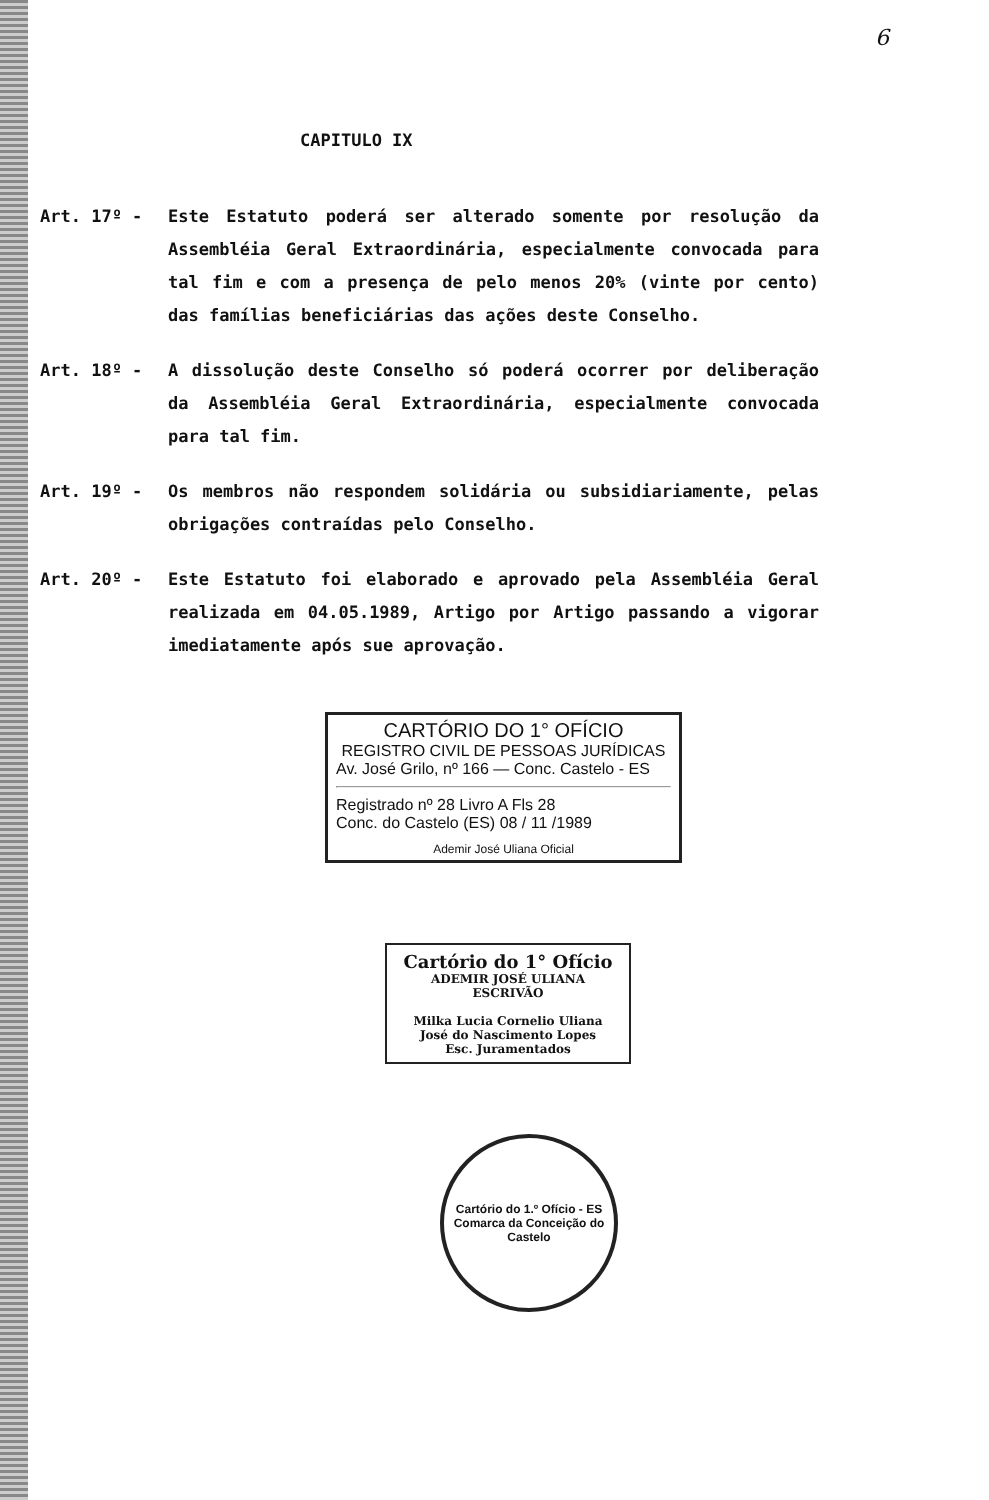6
CAPITULO IX
Art. 17º - Este Estatuto poderá ser alterado somente por resolução da Assembléia Geral Extraordinária, especialmente convocada para tal fim e com a presença de pelo menos 20% (vinte por cento) das famílias beneficiárias das ações deste Conselho.
Art. 18º - A dissolução deste Conselho só poderá ocorrer por deliberação da Assembléia Geral Extraordinária, especialmente convocada para tal fim.
Art. 19º - Os membros não respondem solidária ou subsidiariamente, pelas obrigações contraídas pelo Conselho.
Art. 20º - Este Estatuto foi elaborado e aprovado pela Assembléia Geral realizada em 04.05.1989, Artigo por Artigo passando a vigorar imediatamente após sue aprovação.
CARTÓRIO DO 1° OFÍCIO
REGISTRO CIVIL DE PESSOAS JURÍDICAS
Av. José Grilo, nº 166 — Conc. Castelo - ES
Registrado nº 28 Livro A Fls 28
Conc. do Castelo (ES) 08 / 11 /1989
Ademir José Uliana Oficial
Cartório do 1° Ofício
ADEMIR JOSÉ ULIANA
ESCRIVÃO
Milka Lucia Cornelio Uliana
José do Nascimento Lopes
Esc. Juramentados
Cartório do 1.º Ofício - ES
Comarca da Conceição do Castelo